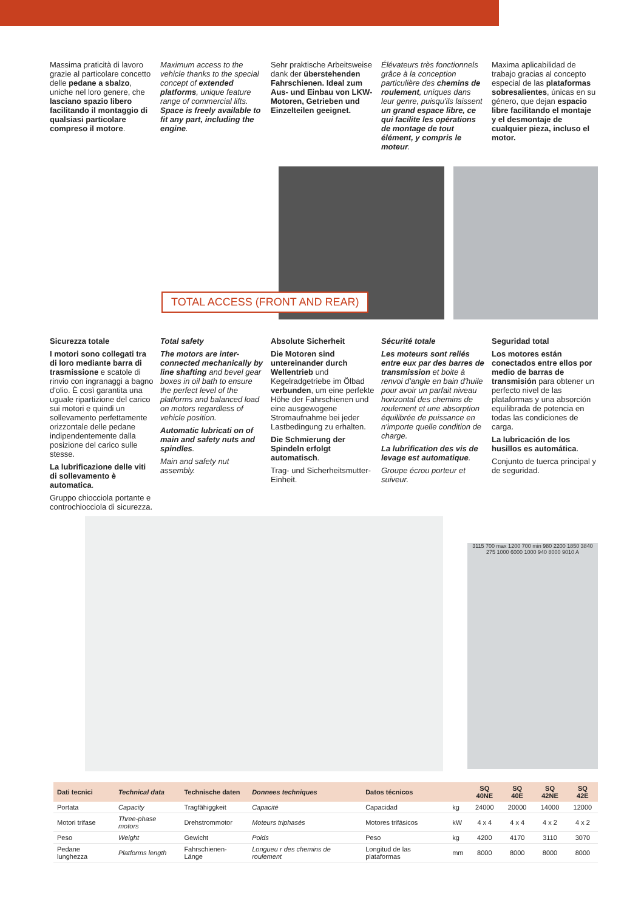Massima praticità di lavoro grazie al particolare concetto delle pedane a sbalzo, uniche nel loro genere, che lasciano spazio libero facilitando il montaggio di qualsiasi particolare compreso il motore.
Maximum access to the vehicle thanks to the special concept of extended platforms, unique feature range of commercial lifts. Space is freely available to fit any part, including the engine.
Sehr praktische Arbeitsweise dank der überstehenden Fahrschienen. Ideal zum Aus- und Einbau von LKW-Motoren, Getrieben und Einzelteilen geeignet.
Élévateurs très fonctionnels grâce à la conception particulière des chemins de roulement, uniques dans leur genre, puisqu'ils laissent un grand espace libre, ce qui facilite les opérations de montage de tout élément, y compris le moteur.
Maxima aplicabilidad de trabajo gracias al concepto especial de las plataformas sobresalientes, únicas en su género, que dejan espacio libre facilitando el montaje y el desmontaje de cualquier pieza, incluso el motor.
TOTAL ACCESS (FRONT AND REAR)
Sicurezza totale
I motori sono collegati tra di loro mediante barra di trasmissione e scatole di rinvio con ingranaggi a bagno d'olio. È così garantita una uguale ripartizione del carico sui motori e quindi un sollevamento perfettamente orizzontale delle pedane indipendentemente dalla posizione del carico sulle stesse.
La lubrificazione delle viti di sollevamento è automatica.
Gruppo chiocciola portante e controchiocciola di sicurezza.
Total safety
The motors are inter-connected mechanically by line shafting and bevel gear boxes in oil bath to ensure the perfect level of the platforms and balanced load on motors regardless of vehicle position.
Automatic lubricati on of main and safety nuts and spindles.
Main and safety nut assembly.
Absolute Sicherheit
Die Motoren sind untereinander durch Wellentrieb und Kegelradgetriebe im Ölbad verbunden, um eine perfekte Höhe der Fahrschienen und eine ausgewogene Stromaufnahme bei jeder Lastbedingung zu erhalten.
Die Schmierung der Spindeln erfolgt automatisch.
Trag- und Sicherheitsmutter-Einheit.
Sécurité totale
Les moteurs sont reliés entre eux par des barres de transmission et boite à renvoi d'angle en bain d'huile pour avoir un parfait niveau horizontal des chemins de roulement et une absorption équilibrée de puissance en n'importe quelle condition de charge.
La lubrification des vis de levage est automatique.
Groupe écrou porteur et suiveur.
Seguridad total
Los motores están conectados entre ellos por medio de barras de transmisión para obtener un perfecto nivel de las plataformas y una absorción equilibrada de potencia en todas las condiciones de carga.
La lubricación de los husillos es automática.
Conjunto de tuerca principal y de seguridad.
3115 700 max 1200 700 min 980 2200 1850 3840 275 1000 6000 1000 940 8000 9010 A
| Dati tecnici | Technical data | Technische daten | Donnees techniques | Datos técnicos | | SQ 40NE | SQ 40E | SQ 42NE | SQ 42E |
| --- | --- | --- | --- | --- | --- | --- | --- | --- | --- |
| Portata | Capacity | Tragfähiggkeit | Capacité | Capacidad | kg | 24000 | 20000 | 14000 | 12000 |
| Motori trifase | Three-phase motors | Drehstrommotor | Moteurs triphasés | Motores trifásicos | kW | 4 x 4 | 4 x 4 | 4 x 2 | 4 x 2 |
| Peso | Weight | Gewicht | Poids | Peso | kg | 4200 | 4170 | 3110 | 3070 |
| Pedane lunghezza | Platforms length | Fahrschienen-Länge | Longueu r des chemins de roulement | Longitud de las plataformas | mm | 8000 | 8000 | 8000 | 8000 |